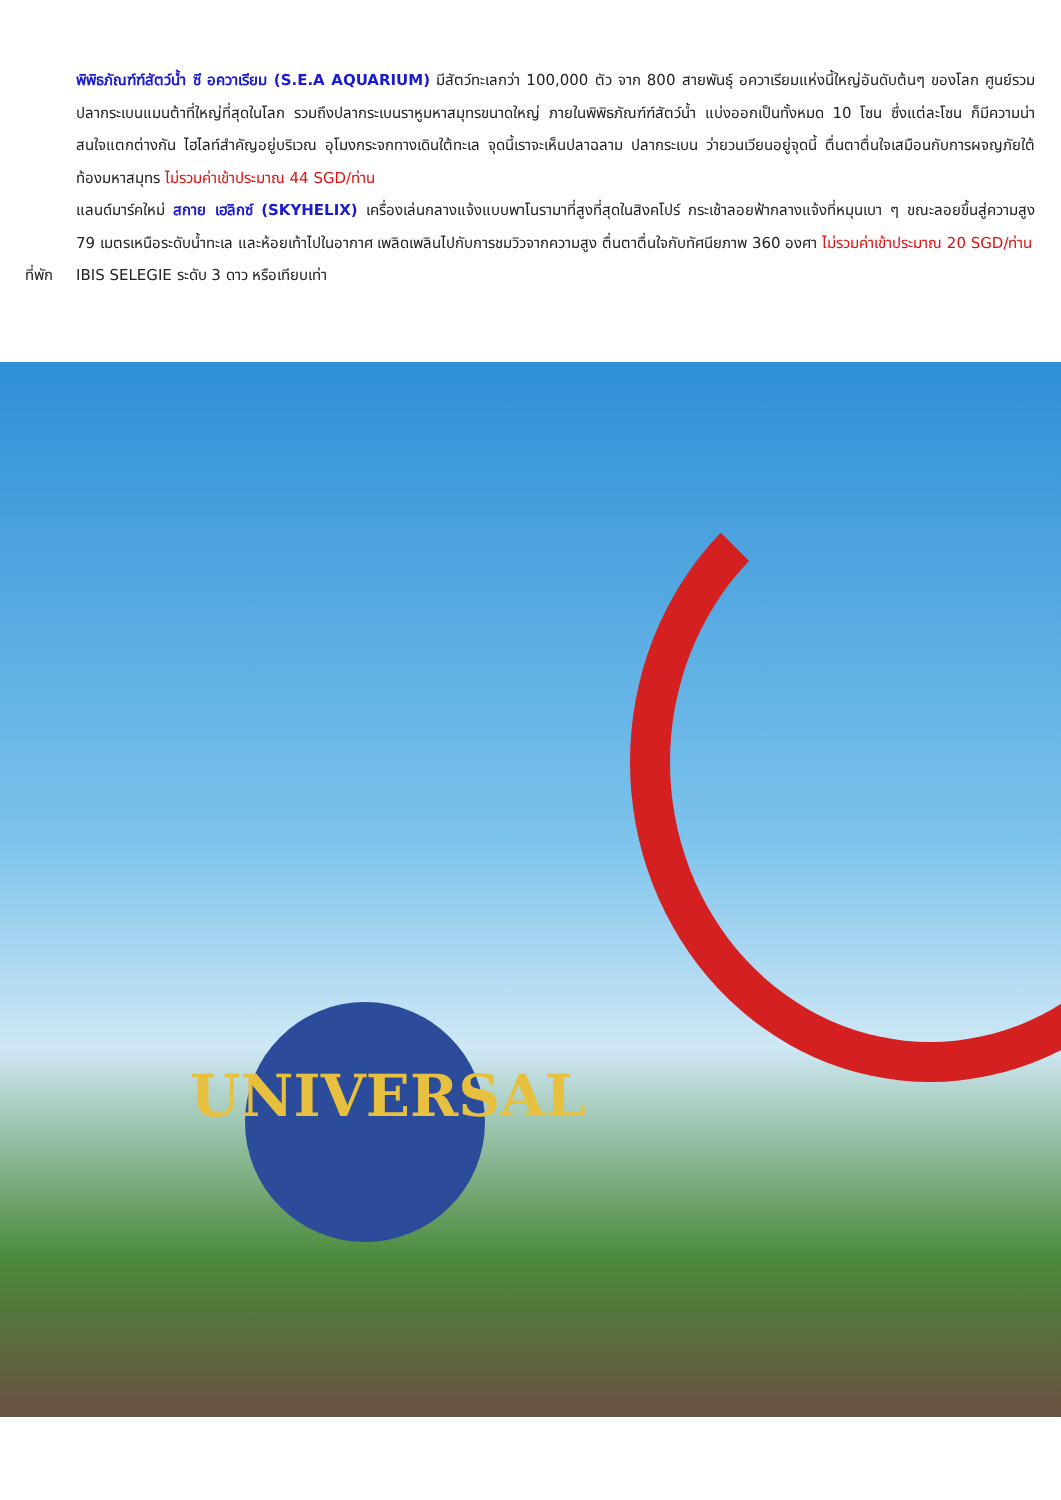พิพิธภัณฑ์ฑ์สัตว์น้ำ ซี อควาเรียม (S.E.A AQUARIUM) มีสัตว์ทะเลกว่า 100,000 ตัว จาก 800 สายพันธุ์ อควาเรียมแห่งนี้ใหญ่อันดับต้นๆ ของโลก ศูนย์รวมปลากระเบนแมนต้าที่ใหญ่ที่สุดในโลก รวมถึงปลากระเบนราหูมหาสมุทรขนาดใหญ่ ภายในพิพิธภัณฑ์ฑ์สัตว์น้ำ แบ่งออกเป็นทั้งหมด 10 โซน ซึ่งแต่ละโซน ก็มีความน่าสนใจแตกต่างกัน ไฮไลท์สำคัญอยู่บริเวณ อุโมงกระจกทางเดินใต้ทะเล จุดนี้เราจะเห็นปลาฉลาม ปลากระเบน ว่ายวนเวียนอยู่จุดนี้ ตื่นตาตื่นใจเสมือนกับการผจญภัยใต้ท้องมหาสมุทร ไม่รวมค่าเข้าประมาณ 44 SGD/ท่าน
แลนด์มาร์คใหม่ สกาย เฮลิกซ์ (SKYHELIX) เครื่องเล่นกลางแจ้งแบบพาโนรามาที่สูงที่สุดในสิงคโปร์ กระเช้าลอยฟ้ากลางแจ้งที่หมุนเบา ๆ ขณะลอยขึ้นสู่ความสูง 79 เมตรเหนือระดับน้ำทะเล และห้อยเท้าไปในอากาศ เพลิดเพลินไปกับการชมวิวจากความสูง ตื่นตาตื่นใจกับทัศนียภาพ 360 องศา ไม่รวมค่าเข้าประมาณ 20 SGD/ท่าน
ที่พัก IBIS SELEGIE ระดับ 3 ดาว หรือเทียบเท่า
UNIVERSAL